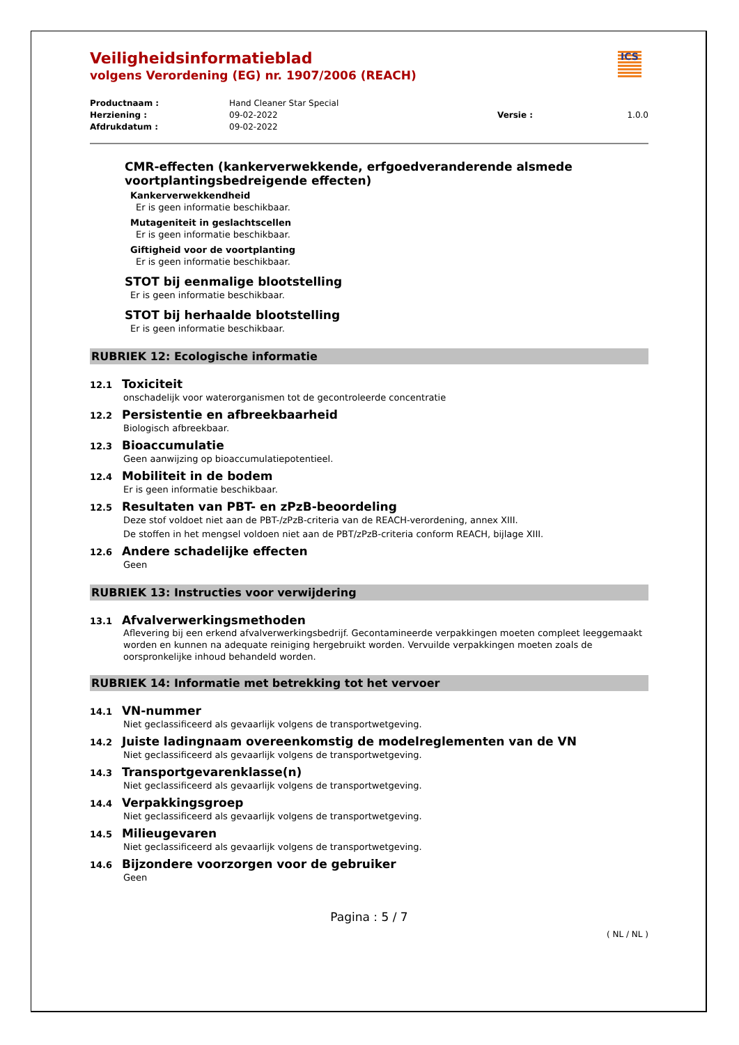ICS
Veiligheidsinformatieblad
volgens Verordening (EG) nr. 1907/2006 (REACH)
Productnaam :
Hand Cleaner Star Special
Herziening :
09-02-2022
Versie :
1.0.0
Afdrukdatum :
09-02-2022
CMR-effecten (kankerverwekkende, erfgoedveranderende alsmede voortplantingsbedreigende effecten)
Kankerverwekkendheid
Er is geen informatie beschikbaar.
Mutageniteit in geslachtscellen
Er is geen informatie beschikbaar.
Giftigheid voor de voortplanting
Er is geen informatie beschikbaar.
STOT bij eenmalige blootstelling
Er is geen informatie beschikbaar.
STOT bij herhaalde blootstelling
Er is geen informatie beschikbaar.
RUBRIEK 12: Ecologische informatie
12.1 Toxiciteit
onschadelijk voor waterorganismen tot de gecontroleerde concentratie
12.2 Persistentie en afbreekbaarheid
Biologisch afbreekbaar.
12.3 Bioaccumulatie
Geen aanwijzing op bioaccumulatiepotentieel.
12.4 Mobiliteit in de bodem
Er is geen informatie beschikbaar.
12.5 Resultaten van PBT- en zPzB-beoordeling
Deze stof voldoet niet aan de PBT-/zPzB-criteria van de REACH-verordening, annex XIII.
De stoffen in het mengsel voldoen niet aan de PBT/zPzB-criteria conform REACH, bijlage XIII.
12.6 Andere schadelijke effecten
Geen
RUBRIEK 13: Instructies voor verwijdering
13.1 Afvalverwerkingsmethoden
Aflevering bij een erkend afvalverwerkingsbedrijf. Gecontamineerde verpakkingen moeten compleet leeggemaakt worden en kunnen na adequate reiniging hergebruikt worden. Vervuilde verpakkingen moeten zoals de oorspronkelijke inhoud behandeld worden.
RUBRIEK 14: Informatie met betrekking tot het vervoer
14.1 VN-nummer
Niet geclassificeerd als gevaarlijk volgens de transportwetgeving.
14.2 Juiste ladingnaam overeenkomstig de modelreglementen van de VN
Niet geclassificeerd als gevaarlijk volgens de transportwetgeving.
14.3 Transportgevarenklasse(n)
Niet geclassificeerd als gevaarlijk volgens de transportwetgeving.
14.4 Verpakkingsgroep
Niet geclassificeerd als gevaarlijk volgens de transportwetgeving.
14.5 Milieugevaren
Niet geclassificeerd als gevaarlijk volgens de transportwetgeving.
14.6 Bijzondere voorzorgen voor de gebruiker
Geen
Pagina : 5 / 7
( NL / NL )